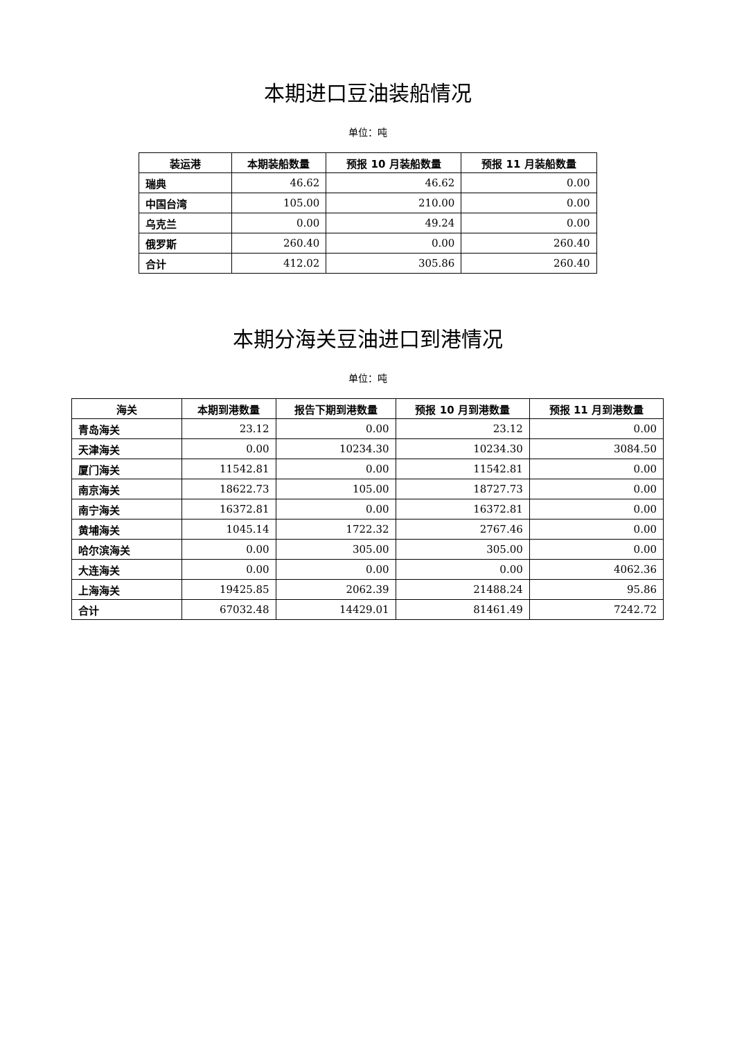本期进口豆油装船情况
单位：吨
| 装运港 | 本期装船数量 | 预报 10 月装船数量 | 预报 11 月装船数量 |
| --- | --- | --- | --- |
| 瑞典 | 46.62 | 46.62 | 0.00 |
| 中国台湾 | 105.00 | 210.00 | 0.00 |
| 乌克兰 | 0.00 | 49.24 | 0.00 |
| 俄罗斯 | 260.40 | 0.00 | 260.40 |
| 合计 | 412.02 | 305.86 | 260.40 |
本期分海关豆油进口到港情况
单位：吨
| 海关 | 本期到港数量 | 报告下期到港数量 | 预报 10 月到港数量 | 预报 11 月到港数量 |
| --- | --- | --- | --- | --- |
| 青岛海关 | 23.12 | 0.00 | 23.12 | 0.00 |
| 天津海关 | 0.00 | 10234.30 | 10234.30 | 3084.50 |
| 厦门海关 | 11542.81 | 0.00 | 11542.81 | 0.00 |
| 南京海关 | 18622.73 | 105.00 | 18727.73 | 0.00 |
| 南宁海关 | 16372.81 | 0.00 | 16372.81 | 0.00 |
| 黄埔海关 | 1045.14 | 1722.32 | 2767.46 | 0.00 |
| 哈尔滨海关 | 0.00 | 305.00 | 305.00 | 0.00 |
| 大连海关 | 0.00 | 0.00 | 0.00 | 4062.36 |
| 上海海关 | 19425.85 | 2062.39 | 21488.24 | 95.86 |
| 合计 | 67032.48 | 14429.01 | 81461.49 | 7242.72 |